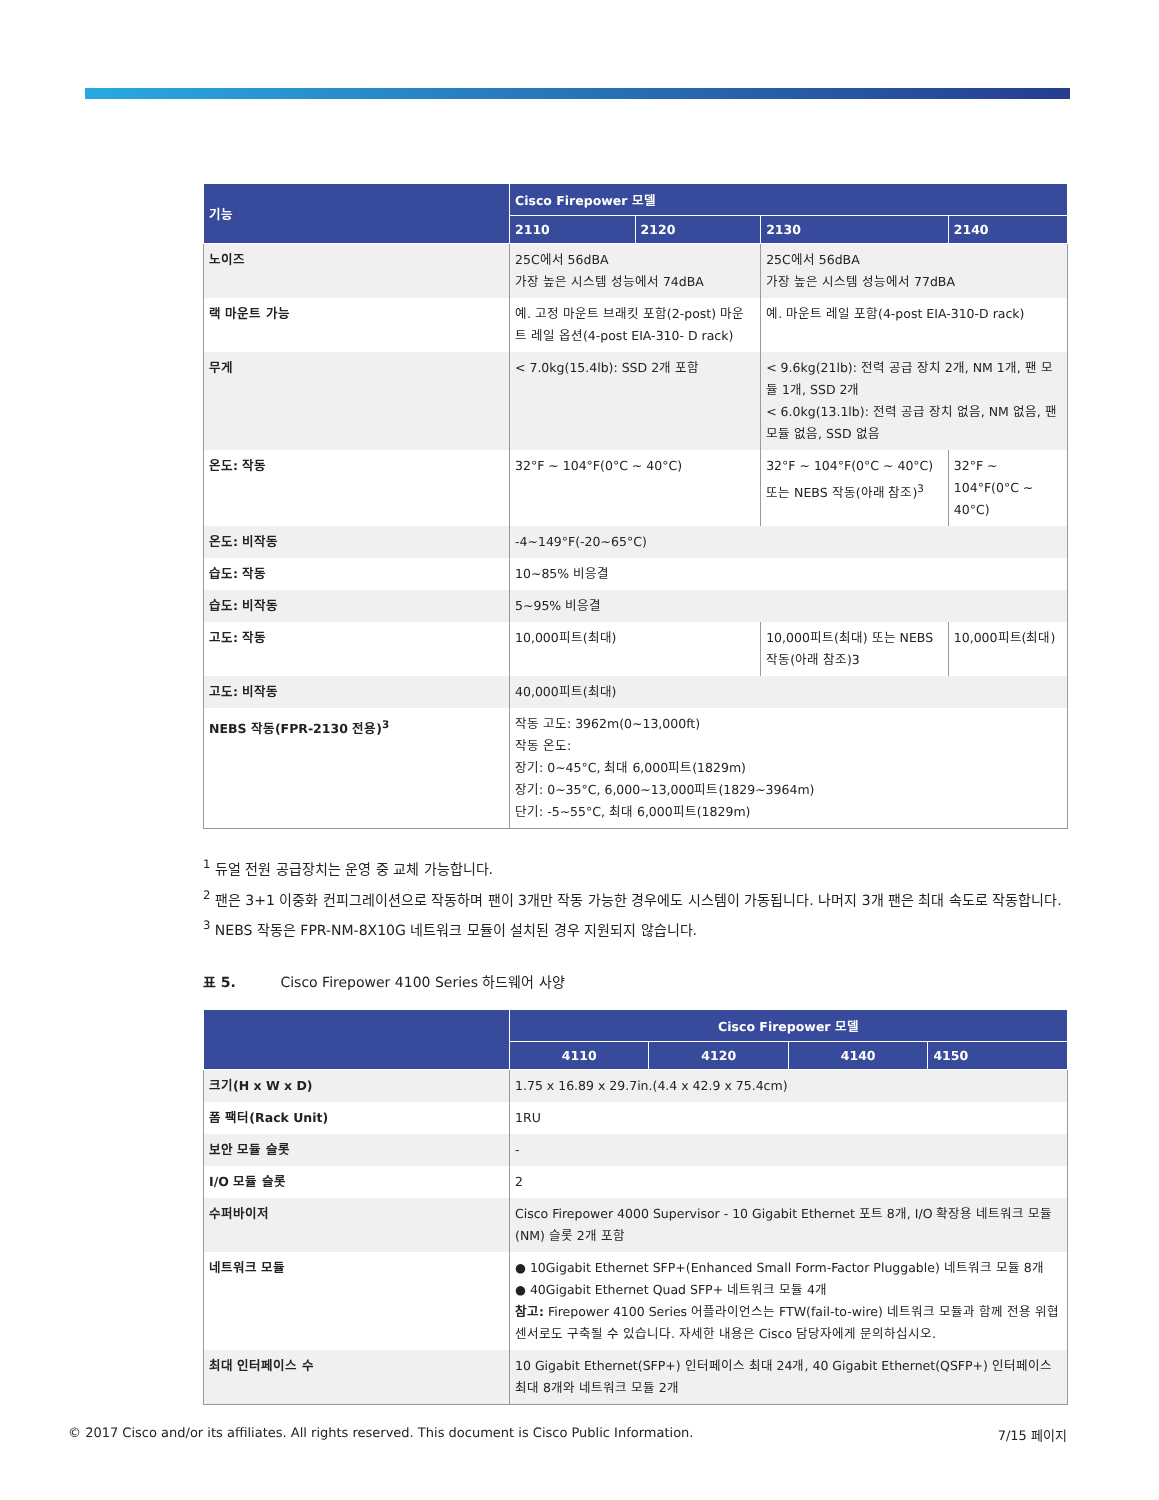| 기능 | Cisco Firepower 모델 | | | |
| --- | --- | --- | --- | --- |
| | 2110 | 2120 | 2130 | 2140 |
| 노이즈 | 25C에서 56dBA 가장 높은 시스템 성능에서 74dBA | | 25C에서 56dBA 가장 높은 시스템 성능에서 77dBA | |
| 랙 마운트 가능 | 예. 고정 마운트 브래킷 포함(2-post) 마운트 레일 옵션(4-post EIA-310- D rack) | | 예. 마운트 레일 포함(4-post EIA-310-D rack) | |
| 무게 | < 7.0kg(15.4lb): SSD 2개 포함 | | < 9.6kg(21lb): 전력 공급 장치 2개, NM 1개, 팬 모듈 1개, SSD 2개 < 6.0kg(13.1lb): 전력 공급 장치 없음, NM 없음, 팬 모듈 없음, SSD 없음 | |
| 온도: 작동 | 32°F ~ 104°F(0°C ~ 40°C) | | 32°F ~ 104°F(0°C ~ 40°C) 또는 NEBS 작동(아래 참조)<sup>3</sup> | 32°F ~ 104°F(0°C ~ 40°C) |
| 온도: 비작동 | -4~149°F(-20~65°C) | | | |
| 습도: 작동 | 10~85% 비응결 | | | |
| 습도: 비작동 | 5~95% 비응결 | | | |
| 고도: 작동 | 10,000피트(최대) | | 10,000피트(최대) 또는 NEBS 작동(아래 참조)3 | 10,000피트(최대) |
| 고도: 비작동 | 40,000피트(최대) | | | |
| NEBS 작동(FPR-2130 전용)<sup>3</sup> | 작동 고도: 3962m(0~13,000ft) 작동 온도: 장기: 0~45°C, 최대 6,000피트(1829m) 장기: 0~35°C, 6,000~13,000피트(1829~3964m) 단기: -5~55°C, 최대 6,000피트(1829m) | | | |
<sup>1</sup> 듀얼 전원 공급장치는 운영 중 교체 가능합니다.
<sup>2</sup> 팬은 3+1 이중화 컨피그레이션으로 작동하며 팬이 3개만 작동 가능한 경우에도 시스템이 가동됩니다. 나머지 3개 팬은 최대 속도로 작동합니다.
<sup>3</sup> NEBS 작동은 FPR-NM-8X10G 네트워크 모듈이 설치된 경우 지원되지 않습니다.
표 5. Cisco Firepower 4100 Series 하드웨어 사양
| | Cisco Firepower 모델 | | | |
| --- | --- | --- | --- | --- |
| | 4110 | 4120 | 4140 | 4150 |
| 크기(H x W x D) | 1.75 x 16.89 x 29.7in.(4.4 x 42.9 x 75.4cm) | | | |
| 폼 팩터(Rack Unit) | 1RU | | | |
| 보안 모듈 슬롯 | - | | | |
| I/O 모듈 슬롯 | 2 | | | |
| 수퍼바이저 | Cisco Firepower 4000 Supervisor - 10 Gigabit Ethernet 포트 8개, I/O 확장용 네트워크 모듈(NM) 슬롯 2개 포함 | | | |
| 네트워크 모듈 | ● 10Gigabit Ethernet SFP+(Enhanced Small Form-Factor Pluggable) 네트워크 모듈 8개 ● 40Gigabit Ethernet Quad SFP+ 네트워크 모듈 4개 참고: Firepower 4100 Series 어플라이언스는 FTW(fail-to-wire) 네트워크 모듈과 함께 전용 위협 센서로도 구축될 수 있습니다. 자세한 내용은 Cisco 담당자에게 문의하십시오. | | | |
| 최대 인터페이스 수 | 10 Gigabit Ethernet(SFP+) 인터페이스 최대 24개, 40 Gigabit Ethernet(QSFP+) 인터페이스 최대 8개와 네트워크 모듈 2개 | | | |
© 2017 Cisco and/or its affiliates. All rights reserved. This document is Cisco Public Information. 7/15 페이지